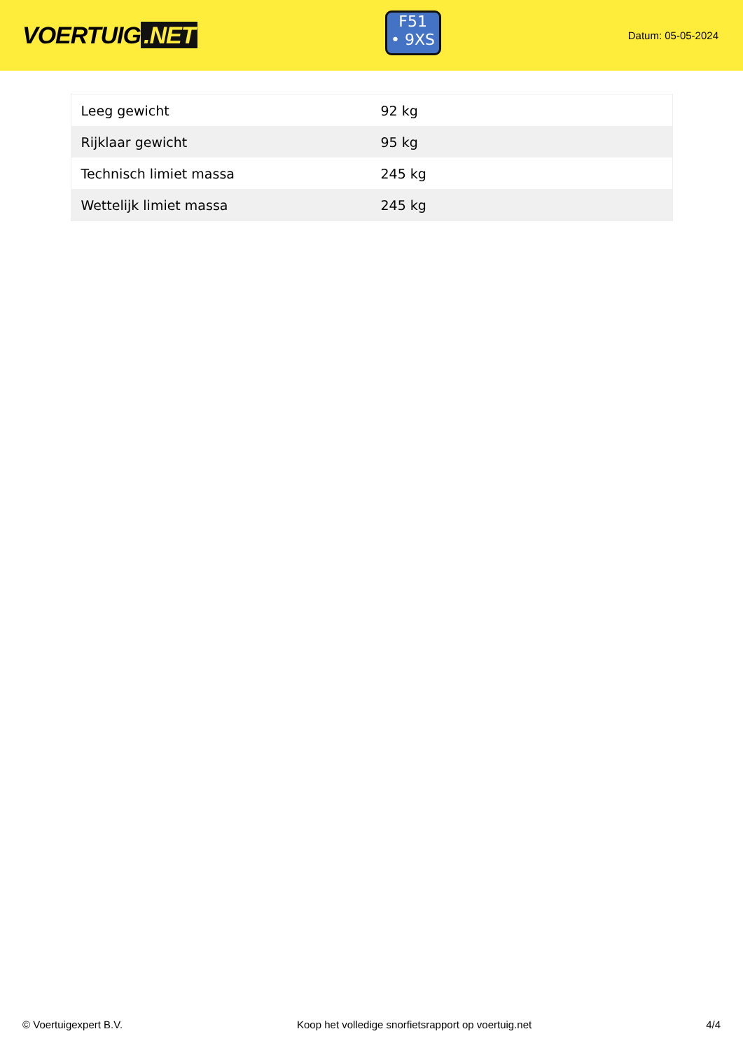VOERTUIG.NET
F51
• 9XS
Datum: 05-05-2024
| Leeg gewicht | 92 kg |
| Rijklaar gewicht | 95 kg |
| Technisch limiet massa | 245 kg |
| Wettelijk limiet massa | 245 kg |
© Voertuigexpert B.V. Koop het volledige snorfietsrapport op voertuig.net 4/4